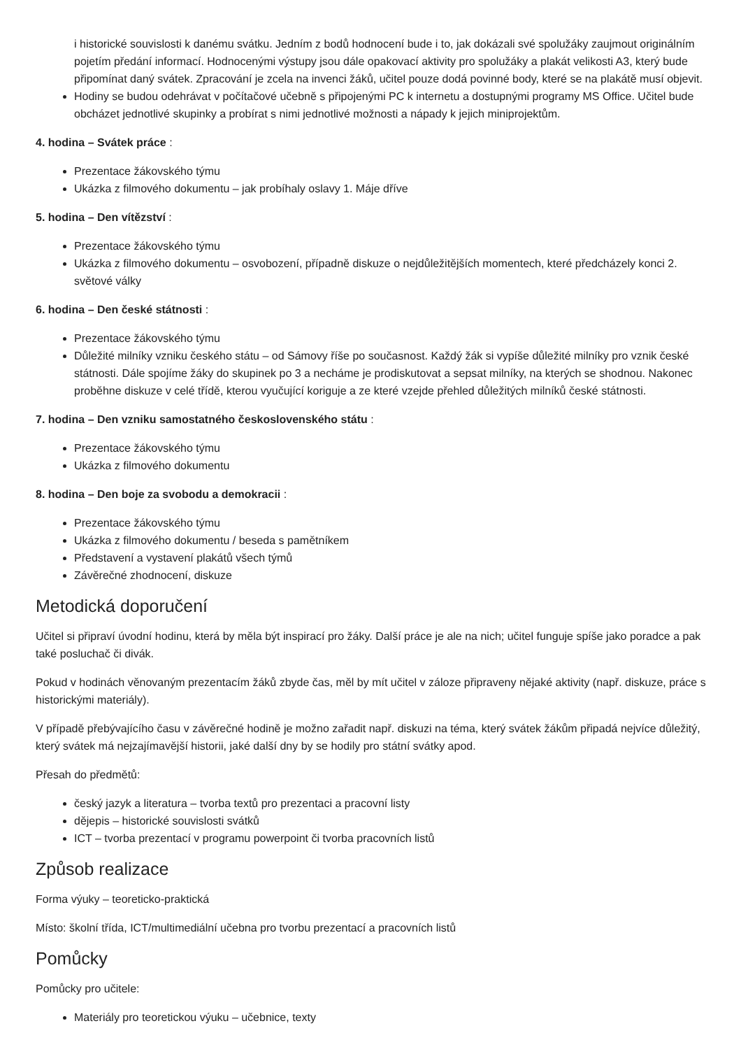i historické souvislosti k danému svátku. Jedním z bodů hodnocení bude i to, jak dokázali své spolužáky zaujmout originálním pojetím předání informací. Hodnocenými výstupy jsou dále opakovací aktivity pro spolužáky a plakát velikosti A3, který bude připomínat daný svátek. Zpracování je zcela na invenci žáků, učitel pouze dodá povinné body, které se na plakátě musí objevit.
Hodiny se budou odehrávat v počítačové učebně s připojenými PC k internetu a dostupnými programy MS Office. Učitel bude obcházet jednotlivé skupinky a probírat s nimi jednotlivé možnosti a nápady k jejich miniprojektům.
4. hodina – Svátek práce :
Prezentace žákovského týmu
Ukázka z filmového dokumentu – jak probíhaly oslavy 1. Máje dříve
5. hodina – Den vítězství :
Prezentace žákovského týmu
Ukázka z filmového dokumentu – osvobození, případně diskuze o nejdůležitějších momentech, které předcházely konci 2. světové války
6. hodina – Den české státnosti :
Prezentace žákovského týmu
Důležité milníky vzniku českého státu – od Sámovy říše po současnost. Každý žák si vypíše důležité milníky pro vznik české státnosti. Dále spojíme žáky do skupinek po 3 a necháme je prodiskutovat a sepsat milníky, na kterých se shodnou. Nakonec proběhne diskuze v celé třídě, kterou vyučující koriguje a ze které vzejde přehled důležitých milníků české státnosti.
7. hodina – Den vzniku samostatného československého státu :
Prezentace žákovského týmu
Ukázka z filmového dokumentu
8. hodina – Den boje za svobodu a demokracii :
Prezentace žákovského týmu
Ukázka z filmového dokumentu / beseda s pamětníkem
Představení a vystavení plakátů všech týmů
Závěrečné zhodnocení, diskuze
Metodická doporučení
Učitel si připraví úvodní hodinu, která by měla být inspirací pro žáky. Další práce je ale na nich; učitel funguje spíše jako poradce a pak také posluchač či divák.
Pokud v hodinách věnovaným prezentacím žáků zbyde čas, měl by mít učitel v záloze připraveny nějaké aktivity (např. diskuze, práce s historickými materiály).
V případě přebývajícího času v závěrečné hodině je možno zařadit např. diskuzi na téma, který svátek žákům připadá nejvíce důležitý, který svátek má nejzajímavější historii, jaké další dny by se hodily pro státní svátky apod.
Přesah do předmětů:
český jazyk a literatura – tvorba textů pro prezentaci a pracovní listy
dějepis – historické souvislosti svátků
ICT – tvorba prezentací v programu powerpoint či tvorba pracovních listů
Způsob realizace
Forma výuky – teoreticko-praktická
Místo: školní třída, ICT/multimediální učebna pro tvorbu prezentací a pracovních listů
Pomůcky
Pomůcky pro učitele:
Materiály pro teoretickou výuku – učebnice, texty